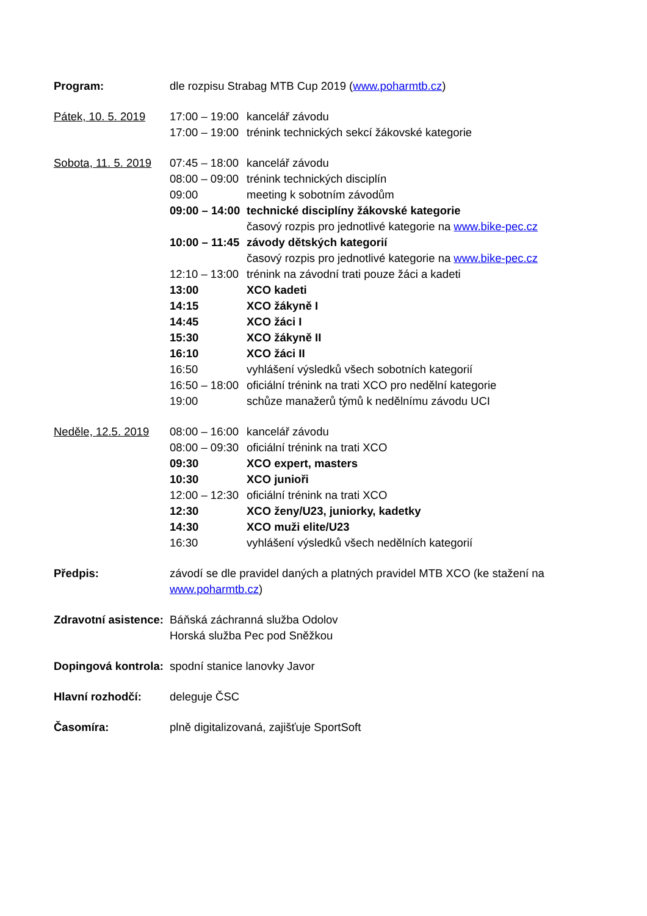Program: dle rozpisu Strabag MTB Cup 2019 (www.poharmtb.cz)
Pátek, 10. 5. 2019
17:00 – 19:00
kancelář závodu
17:00 – 19:00
trénink technických sekcí žákovské kategorie
Sobota, 11. 5. 2019
07:45 – 18:00
kancelář závodu
08:00 – 09:00
trénink technických disciplín
09:00 meeting k sobotním závodům
09:00 – 14:00
technické disciplíny žákovské kategorie
časový rozpis pro jednotlivé kategorie na www.bike-pec.cz
10:00 – 11:45
závody dětských kategorií
časový rozpis pro jednotlivé kategorie na www.bike-pec.cz
12:10 – 13:00
trénink na závodní trati pouze žáci a kadeti
13:00 XCO kadeti
14:15 XCO žákyně I
14:45 XCO žáci I
15:30 XCO žákyně II
16:10 XCO žáci II
16:50 vyhlášení výsledků všech sobotních kategorií
16:50 – 18:00
oficiální trénink na trati XCO pro nedělní kategorie
19:00 schůze manažerů týmů k nedělnímu závodu UCI
Neděle, 12.5. 2019
08:00 – 16:00
kancelář závodu
08:00 – 09:30
oficiální trénink na trati XCO
09:30 XCO expert, masters
10:30 XCO junioři
12:00 – 12:30
oficiální trénink na trati XCO
12:30 XCO ženy/U23, juniorky, kadetky
14:30 XCO muži elite/U23
16:30 vyhlášení výsledků všech nedělních kategorií
Předpis: závodí se dle pravidel daných a platných pravidel MTB XCO (ke stažení na www.poharmtb.cz)
Zdravotní asistence:
Báňská záchranná služba Odolov
Horská služba Pec pod Sněžkou
Dopingová kontrola:
spodní stanice lanovky Javor
Hlavní rozhodčí: deleguje ČSC
Časomíra: plně digitalizovaná, zajišťuje SportSoft